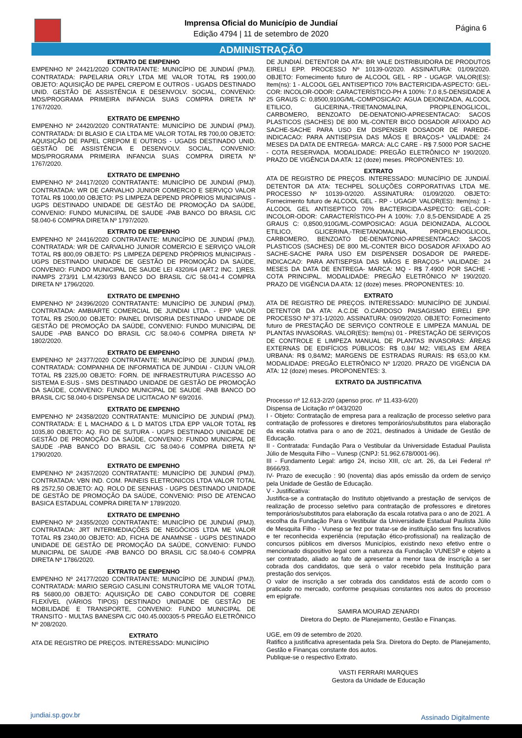Imprensa Oficial do Município de Jundiaí
Edição 4794 | 11 de setembro de 2020
Página 6
ADMINISTRAÇÃO
EXTRATO DE EMPENHO
EMPENHO Nº 24421/2020 CONTRATANTE: MUNICÍPIO DE JUNDIAÍ (PMJ). CONTRATADA: PAPELARIA ORLY LTDA ME VALOR TOTAL R$ 1900,00 OBJETO: AQUISIÇÃO DE PAPEL CREPOM E OUTROS - UGADS DESTINADO UNID. GESTÃO DE ASSISTÊNCIA E DESENVOLV. SOCIAL, CONVENIO: MDS/PROGRAMA PRIMEIRA INFANCIA SUAS COMPRA DIRETA Nº 1767/2020.
EXTRATO DE EMPENHO
EMPENHO Nº 24420/2020 CONTRATANTE: MUNICÍPIO DE JUNDIAÍ (PMJ). CONTRATADA: DI BLASIO E CIA LTDA ME VALOR TOTAL R$ 700,00 OBJETO: AQUISIÇÃO DE PAPEL CREPOM E OUTROS - UGADS DESTINADO UNID. GESTÃO DE ASSISTÊNCIA E DESENVOLV. SOCIAL, CONVENIO: MDS/PROGRAMA PRIMEIRA INFANCIA SUAS COMPRA DIRETA Nº 1767/2020.
EXTRATO DE EMPENHO
EMPENHO Nº 24417/2020 CONTRATANTE: MUNICÍPIO DE JUNDIAÍ (PMJ). CONTRATADA: WR DE CARVALHO JUNIOR COMERCIO E SERVIÇO VALOR TOTAL R$ 1000,00 OBJETO: PS LIMPEZA DEPEND PRÓPRIOS MUNICIPAIS - UGPS DESTINADO UNIDADE DE GESTÃO DE PROMOÇÃO DA SAÚDE, CONVENIO: FUNDO MUNICIPAL DE SAUDE -PAB BANCO DO BRASIL C/C 58.040-6 COMPRA DIRETA Nº 1797/2020.
EXTRATO DE EMPENHO
EMPENHO Nº 24416/2020 CONTRATANTE: MUNICÍPIO DE JUNDIAÍ (PMJ). CONTRATADA: WR DE CARVALHO JUNIOR COMERCIO E SERVIÇO VALOR TOTAL R$ 800,09 OBJETO: PS LIMPEZA DEPEND PRÓPRIOS MUNICIPAIS - UGPS DESTINADO UNIDADE DE GESTÃO DE PROMOÇÃO DA SAÚDE, CONVENIO: FUNDO MUNICIPAL DE SAUDE LEI 4320/64 (ART.2 INC. 1)RES. INAMPS 273/91 L.M.4230/93 BANCO DO BRASIL C/C 58.041-4 COMPRA DIRETA Nº 1796/2020.
EXTRATO DE EMPENHO
EMPENHO Nº 24396/2020 CONTRATANTE: MUNICÍPIO DE JUNDIAÍ (PMJ). CONTRATADA: AMBIARTE COMERCIAL DE JUNDIAI LTDA. - EPP VALOR TOTAL R$ 2500,00 OBJETO: PAINEL DIVISORIA DESTINADO UNIDADE DE GESTÃO DE PROMOÇÃO DA SAÚDE, CONVENIO: FUNDO MUNICIPAL DE SAUDE -PAB BANCO DO BRASIL C/C 58.040-6 COMPRA DIRETA Nº 1802/2020.
EXTRATO DE EMPENHO
EMPENHO Nº 24377/2020 CONTRATANTE: MUNICÍPIO DE JUNDIAÍ (PMJ). CONTRATADA: COMPANHIA DE INFORMATICA DE JUNDIAI - CIJUN VALOR TOTAL R$ 2325,00 OBJETO: FORN. DE INFRAESTRUTURA P/ACESSO AO SISTEMA E-SUS - SMS DESTINADO UNIDADE DE GESTÃO DE PROMOÇÃO DA SAÚDE, CONVENIO: FUNDO MUNICIPAL DE SAUDE -PAB BANCO DO BRASIL C/C 58.040-6 DISPENSA DE LICITACAO Nº 69/2016.
EXTRATO DE EMPENHO
EMPENHO Nº 24358/2020 CONTRATANTE: MUNICÍPIO DE JUNDIAÍ (PMJ). CONTRATADA: E L MACHADO & L D MATOS LTDA EPP VALOR TOTAL R$ 1035,80 OBJETO: AQ. FIO DE SUTURA - UGPS DESTINADO UNIDADE DE GESTÃO DE PROMOÇÃO DA SAÚDE, CONVENIO: FUNDO MUNICIPAL DE SAUDE -PAB BANCO DO BRASIL C/C 58.040-6 COMPRA DIRETA Nº 1790/2020.
EXTRATO DE EMPENHO
EMPENHO Nº 24357/2020 CONTRATANTE: MUNICÍPIO DE JUNDIAÍ (PMJ). CONTRATADA: VBN IND. COM. PAINEIS ELETRONICOS LTDA VALOR TOTAL R$ 2572,50 OBJETO: AQ. ROLO DE SENHAS - UGPS DESTINADO UNIDADE DE GESTÃO DE PROMOÇÃO DA SAÚDE, CONVENIO: PISO DE ATENCAO BASICA ESTADUAL COMPRA DIRETA Nº 1789/2020.
EXTRATO DE EMPENHO
EMPENHO Nº 24355/2020 CONTRATANTE: MUNICÍPIO DE JUNDIAÍ (PMJ). CONTRATADA: JRT INTERMEDIAÇÕES DE NEGÓCIOS LTDA ME VALOR TOTAL R$ 2340,00 OBJETO: AD, FICHA DE ANAMNSE - UGPS DESTINADO UNIDADE DE GESTÃO DE PROMOÇÃO DA SAÚDE, CONVENIO: FUNDO MUNICIPAL DE SAUDE -PAB BANCO DO BRASIL C/C 58.040-6 COMPRA DIRETA Nº 1786/2020.
EXTRATO DE EMPENHO
EMPENHO Nº 24177/2020 CONTRATANTE: MUNICÍPIO DE JUNDIAÍ (PMJ). CONTRATADA: MARIO SERGIO CASLINI CONSTRUTORA ME VALOR TOTAL R$ 56800,00 OBJETO: AQUISIÇÃO DE CABO CONDUTOR DE COBRE FLEXÍVEL (VÁRIOS TIPOS) DESTINADO UNIDADE DE GESTÃO DE MOBILIDADE E TRANSPORTE, CONVENIO: FUNDO MUNICIPAL DE TRANSITO - MULTAS BANESPA C/C 040.45.000305-5 PREGÃO ELETRÔNICO Nº 208/2020.
EXTRATO
ATA DE REGISTRO DE PREÇOS. INTERESSADO: MUNICÍPIO
DE JUNDIAÍ. DETENTOR DA ATA: BR VALE DISTRIBUIDORA DE PRODUTOS EIRELI EPP. PROCESSO Nº 10139-0/2020. ASSINATURA: 01/09/2020. OBJETO: Fornecimento futuro de ALCOOL GEL - RP - UGAGP. VALOR(ES): Item(ns): 1 - ALCOOL GEL ANTISEPTICO 70% BACTERICIDA-ASPECTO: GEL-COR: INCOLOR-ODOR: CARACTERÍSTICO-PH A 100%: 7,0 8,5-DENSIDADE A 25 GRAUS C: 0,8500,910G/ML-COMPOSICAO: AGUA DEIONIZADA, ALCOOL ETILICO, GLICERINA,-TRIETANOMALINA, PROPILENOGLICOL, CARBOMERO, BENZOATO DE-DENATONIO-APRESENTACAO: SACOS PLASTICOS (SACHES) DE 800 ML-CONTER BICO DOSADOR AFIXADO AO SACHE-SACHE PARA USO EM DISPENSER DOSADOR DE PAREDE-INDICACAO: PARA ANTISEPSIA DAS MÃOS E BRAÇOS-* VALIDADE: 24 MESES DA DATA DE ENTREGA- MARCA: ALC CARE - R$ 7.5000 POR SACHE - COTA RESERVADA. MODALIDADE: PREGÃO ELETRÔNICO Nº 190/2020. PRAZO DE VIGÊNCIA DA ATA: 12 (doze) meses. PROPONENTES: 10.
EXTRATO
ATA DE REGISTRO DE PREÇOS. INTERESSADO: MUNICÍPIO DE JUNDIAÍ. DETENTOR DA ATA: TECHPEL SOLUÇÕES CORPORATIVAS LTDA ME. PROCESSO Nº 10139-0/2020. ASSINATURA: 01/09/2020. OBJETO: Fornecimento futuro de ALCOOL GEL - RP - UGAGP. VALOR(ES): Item(ns): 1 - ALCOOL GEL ANTISEPTICO 70% BACTERICIDA-ASPECTO: GEL-COR: INCOLOR-ODOR: CARACTERÍSTICO-PH A 100%: 7,0 8,5-DENSIDADE A 25 GRAUS C: 0,8500,910G/ML-COMPOSICAO: AGUA DEIONIZADA, ALCOOL ETILICO, GLICERINA,-TRIETANOMALINA, PROPILENOGLICOL, CARBOMERO, BENZOATO DE-DENATONIO-APRESENTACAO: SACOS PLASTICOS (SACHES) DE 800 ML-CONTER BICO DOSADOR AFIXADO AO SACHE-SACHE PARA USO EM DISPENSER DOSADOR DE PAREDE-INDICACAO: PARA ANTISEPSIA DAS MÃOS E BRAÇOS-* VALIDADE: 24 MESES DA DATA DE ENTREGA- MARCA: MQ - R$ 7.4900 POR SACHE - COTA PRINCIPAL. MODALIDADE: PREGÃO ELETRÔNICO Nº 190/2020. PRAZO DE VIGÊNCIA DA ATA: 12 (doze) meses. PROPONENTES: 10.
EXTRATO
ATA DE REGISTRO DE PREÇOS. INTERESSADO: MUNICÍPIO DE JUNDIAÍ. DETENTOR DA ATA: A.C.DE O.CARDOSO PAISAGISMO EIRELI EPP. PROCESSO Nº 371-1/2020. ASSINATURA: 09/09/2020. OBJETO: Fornecimento futuro de PRESTAÇÃO DE SERVIÇO CONTROLE E LIMPEZA MANUAL DE PLANTAS INVASORAS. VALOR(ES): Item(ns) 01 - PRESTAÇÃO DE SERVIÇOS DE CONTROLE E LIMPEZA MANUAL DE PLANTAS INVASORAS: ÁREAS EXTERNAS DE EDIFÍCIOS PÚBLICOS: R$ 0,84/ M2; VIELAS EM ÁREA URBANA: R$ 0,84/M2; MARGENS DE ESTRADAS RURAIS: R$ 653,00 KM. MODALIDADE: PREGÃO ELETRÔNICO Nº 1/2020. PRAZO DE VIGÊNCIA DA ATA: 12 (doze) meses. PROPONENTES: 3.
EXTRATO DA JUSTIFICATIVA
Processo nº 12.613-2/20 (apenso proc. nº 11.433-6/20)
Dispensa de Licitação nº 043/2020
I - Objeto: Contratação de empresa para a realização de processo seletivo para contratação de professores e diretores temporários/substitutos para elaboração da escala rotativa para o ano de 2021, destinados à Unidade de Gestão de Educação.
II - Contratada: Fundação Para o Vestibular da Universidade Estadual Paulista Júlio de Mesquita Filho – Vunesp (CNPJ: 51.962.678/0001-96).
III - Fundamento Legal: artigo 24, inciso XIII, c/c art. 26, da Lei Federal nº 8666/93.
IV- Prazo de execução : 90 (noventa) dias após emissão da ordem de serviço pela Unidade de Gestão de Educação.
V - Justificativa:
Justifica-se a contratação do Instituto objetivando a prestação de serviços de realização de processo seletivo para contratação de professores e diretores temporários/substitutos para elaboração da escala rotativa para o ano de 2021. A escolha da Fundação Para o Vestibular da Universidade Estadual Paulista Júlio de Mesquita Filho - Vunesp se fez por tratar-se de instituição sem fins lucrativos e ter reconhecida experiência (reputação ético-profissional) na realização de concursos públicos em diversos Municípios, existindo nexo efetivo entre o mencionado dispositivo legal com a natureza da Fundação VUNESP e objeto a ser contratado, aliado ao fato de apresentar a menor taxa de inscrição a ser cobrada dos candidatos, que será o valor recebido pela Instituição para prestação dos serviços.
O valor de inscrição a ser cobrada dos candidatos está de acordo com o praticado no mercado, conforme pesquisas constantes nos autos do processo em epígrafe.
SAMIRA MOURAD ZENARDI
Diretora do Depto. de Planejamento, Gestão e Finanças.
UGE, em 09 de setembro de 2020.
Ratifico a justificativa apresentada pela Sra. Diretora do Depto. de Planejamento, Gestão e Finanças constante dos autos.
Publique-se o respectivo Extrato.
VASTI FERRARI MARQUES
Gestora da Unidade de Educação
jundiai.sp.gov.br Assinado Digitalmente